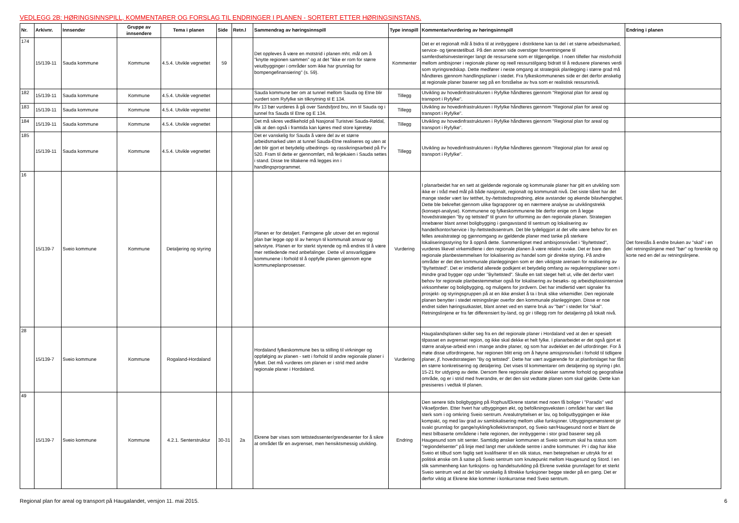VEDLEGG 2B: HØRINGSINNSPILL, KOMMENTARER OG FORSLAG TIL ENDRINGER I PLANEN - SORTERT ETTER HØRINGSINSTANS.
| Nr. | Arkivnr. | Innsender | Gruppe av innsendere | Tema i planen | Side | Retn.l | Sammendrag av høringsinnspill | Type innspill | Kommentar/vurdering av høringsinnspill | Endring i planen |
| --- | --- | --- | --- | --- | --- | --- | --- | --- | --- | --- |
| 174 | 15/139-11 | Sauda kommune | Kommune | 4.5.4. Utvikle vegnettet | 59 | | Det oppleves å være en motstrid i planen mht. mål om å "knytte regionen sammen" og at det "ikke er rom for større veiutbygginger i områder som ikke har grunnlag for bompengefinansiering" (s. 59). | Kommenter | Det er et regionalt mål å bidra til at innbyggere i distriktene kan ta del i et større arbeidsmarked, service- og tjenestetilbud. På den annen side overstiger forventningene til samferdselsinvesteringer langt de ressursene som er tilgjengelige. I noen tilfeller har misforhold mellom ambisjoner i regionale planer og reell ressurstilgang bidratt til å redusere planenes verdi som styringsredskap. Dette medfører i neste omgang at strategisk planlegging i større grad må håndteres gjennom handlingsplaner i stedet. Fra fylkeskommunenes side er det derfor ønskelig at regionale planer baserer seg på en forståelse av hva som er realistisk ressursnivå. | |
| 182 | 15/139-11 | Sauda kommune | Kommune | 4.5.4. Utvikle vegnettet | | | Sauda kommune ber om at tunnel mellom Sauda og Etne blir vurdert som Ryfylke sin tilknytning til E 134. | Tillegg | Utvikling av hovedinfrastrukturen i Ryfylke håndteres gjennom "Regional plan for areal og transport i Ryfylke". | |
| 183 | 15/139-11 | Sauda kommune | Kommune | 4.5.4. Utvikle vegnettet | | | Rv 13 bør vurderes å gå over Sandsfjord bru, inn til Sauda og i tunnel fra Sauda til Etne og E 134. | Tillegg | Utvikling av hovedinfrastrukturen i Ryfylke håndteres gjennom "Regional plan for areal og transport i Ryfylke". | |
| 184 | 15/139-11 | Sauda kommune | Kommune | 4.5.4. Utvikle vegnettet | | | Det må sikres vedlikehold på Nasjonal Turistvei Sauda-Røldal, slik at den også i framtida kan kjøres med store kjøretøy. | Tillegg | Utvikling av hovedinfrastrukturen i Ryfylke håndteres gjennom "Regional plan for areal og transport i Ryfylke". | |
| 185 | 15/139-11 | Sauda kommune | Kommune | 4.5.4. Utvikle vegnettet | | | Det er vanskelig for Sauda å være del av et større arbeidsmarked uten at tunnel Sauda-Etne realiseres og uten at det blir gjort et betydelig utbedrings- og rassikringsarbeid på Fv 520. Fram til dette er gjennomført, må ferjekaien i Sauda settes i stand. Disse tre tiltakene må legges inn i handlingsprogrammet. | Tillegg | Utvikling av hovedinfrastrukturen i Ryfylke håndteres gjennom "Regional plan for areal og transport i Ryfylke". | |
| 16 | 15/139-7 | Sveio kommune | Kommune | Detaljering og styring | | | Planen er for detaljert. Føringene går utover det en regional plan bør legge opp til av hensyn til kommunalt ansvar og selvstyre. Planen er for sterkt styrende og må endres til å være mer rettledende med anbefalinger. Dette vil ansvarliggjøre kommunene i forhold til å oppfylle planen gjennom egne kommuneplanprosesser. | Vurdering | I planarbeidet har en sett at gjeldende regionale og kommunale planer har gitt en utvikling som ikke er i tråd med mål på både nasjonalt, regionalt og kommunalt nivå. Det siste tiåret har det mange steder vært lav tetthet, by-/tettstedsspredning, økte avstander og økende bilavhengighet. Dette ble bekreftet gjennom ulike fagrapporer og en nærmere analyse av utviklingstrekk (konsept-analyse). Kommunene og fylkeskommunene ble derfor enige om å legge hovedstrategien "By og tettsted" til grunn for utforming av den regionale planen. Strategien innebærer blant annet boligbygging i gangavstand til sentrum og lokalisering av handel/kontor/service i by-/tettstedssentrum. Det ble tydeliggjort at det ville være behov for en felles arealstrategi og gjennomgang av gjeldende planer med tanke på sterkere lokaliseringsstyring for å oppnå dette. Sammenlignet med ambisjonsnivået i "By/tettsted", vurderes likevel virkemidlene i den regionale planen å være relativt svake. Det er bare den regionale planbestemmelsen for lokalisering av handel som gir direkte styring. På andre områder er det den kommunale planleggingen som er den viktigste arenaen for realisering av "By/tettsted". Det er imidlertid allerede godkjent et betydelig omfang av reguleringsplaner som i mindre grad bygger opp under "By/tettsted". Skulle en tatt steget helt ut, ville det derfor vært behov for regionale planbestemmelser også for lokalisering av besøks- og arbeidsplassintensive virksomheter og boligbygging, og muligens for jordvern. Det har imidlertid vært signaler fra prosjekt- og styringsgruppen på at en ikke ønsket å ta i bruk slike virkemidler. Den regionale planen benytter i stedet retningslinjer overfor den kommunale planleggingen. Disse er noe endret siden høringsutkastet, blant annet ved en større bruk av "bør" i stedet for "skal". Retningslinjene er fra før differensiert by-land, og gir i tillegg rom for detaljering på lokalt nivå. | Det foreslås å endre bruken av "skal" i en del retningslinjene med "bør" og forenkle og korte ned en del av retningslinjene. |
| 28 | 15/139-7 | Sveio kommune | Kommune | Rogaland-Hordaland | | | Hordaland fylkeskommune bes ta stilling til virkninger og oppfølging av planen - sett i forhold til andre regionale planer i fylket. Det må vurderes om planen er i strid med andre regionale planer i Hordaland. | Vurdering | Haugalandsplanen skiller seg fra en del regionale planer i Hordaland ved at den er spesielt tilpasset en avgrenset region, og ikke skal dekke et helt fylke. I planarbeidet er det også gjort et større analyse-arbeid enn i mange andre planer, og som har avdekket en del utfordringer. For å møte disse utfordringene, har regionen blitt enig om å høyne amisjonsnivået i forhold til tidligere planer, jf. hovedstrategien "By og tettsted". Dette har vært avgjørende for at planforslaget har fått en større konkretisering og detaljering. Det vises til kommentarer om detaljering og styring i pkt. 15-21 for utdyping av dette. Dersom flere regionale planer dekker samme forhold og geografiske område, og er i strid med hverandre, er det den sist vedtatte planen som skal gjelde. Dette kan presiseres i vedtak til planen. | |
| 49 | 15/139-7 | Sveio kommune | Kommune | 4.2.1. Senterstruktur | 30-31 | 2a | Ekrene bør vises som tettstedssenter/grendesenter for å sikre at området får en avgrenset, men hensiktsmessig utvikling. | Endring | Den senere tids boligbygging på Rophus/Ekrene startet med noen få boliger i "Paradis" ved Viksefjorden. Etter hvert har utbyggingen økt, og befolkningsveksten i området har vært like sterk som i og omkring Sveio sentrum. Arealutnyttelsen er lav, og boligutbyggingen er ikke kompakt, og med lav grad av samlokalisering mellom ulike funksjoner. Utbyggingsmønsteret gir svakt grunnlag for gange/sykling/kollektivtransport, og Sveio sør/Haugesund nord er blant de mest bilbaserte områdene i hele regionen, der innbyggerne i stor grad baserer seg på Haugesund som sitt senter. Samtidig ønsker kommunen at Sveio sentrum skal ha status som "regiondelsenter" på linje med langt mer utviklede sentre i andre kommuner. Pr i dag har ikke Sveio et tilbud som faglig sett kvalifiserer til en slik status, men betegnelsen er uttrykk for et politisk ønske om å satse på Sveio sentrum som knutepunkt mellom Haugesund og Stord. I en slik sammenheng kan funksjons- og handelsutvikling på Ekrene svekke grunnlaget for et sterkt Sveio sentrum ved at det blir vanskelig å tiltrekke funksjoner begge steder på en gang. Det er derfor viktig at Ekrene ikke kommer i konkurranse med Sveio sentrum. | |
Regional plan for areal og transport på Haugalandet, versjon 11. mai 2015. 6